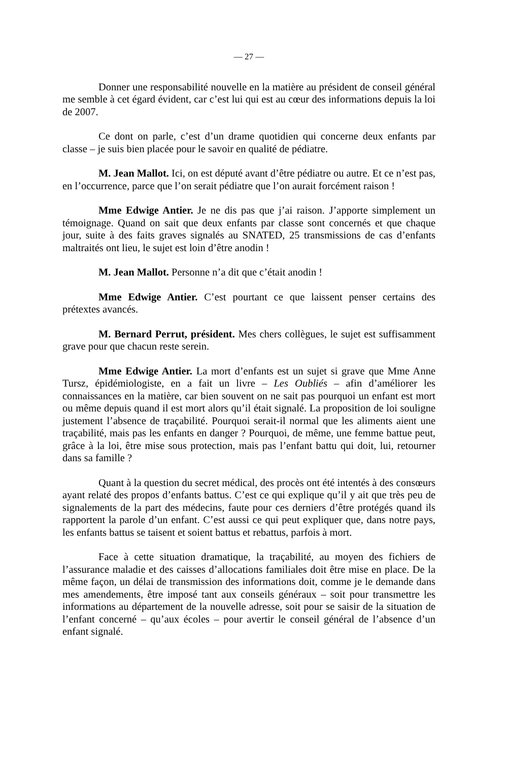— 27 —
Donner une responsabilité nouvelle en la matière au président de conseil général me semble à cet égard évident, car c’est lui qui est au cœur des informations depuis la loi de 2007.
Ce dont on parle, c’est d’un drame quotidien qui concerne deux enfants par classe – je suis bien placée pour le savoir en qualité de pédiatre.
M. Jean Mallot. Ici, on est député avant d’être pédiatre ou autre. Et ce n’est pas, en l’occurrence, parce que l’on serait pédiatre que l’on aurait forcément raison !
Mme Edwige Antier. Je ne dis pas que j’ai raison. J’apporte simplement un témoignage. Quand on sait que deux enfants par classe sont concernés et que chaque jour, suite à des faits graves signalés au SNATED, 25 transmissions de cas d’enfants maltraités ont lieu, le sujet est loin d’être anodin !
M. Jean Mallot. Personne n’a dit que c’était anodin !
Mme Edwige Antier. C’est pourtant ce que laissent penser certains des prétextes avancés.
M. Bernard Perrut, président. Mes chers collègues, le sujet est suffisamment grave pour que chacun reste serein.
Mme Edwige Antier. La mort d’enfants est un sujet si grave que Mme Anne Tursz, épidémiologiste, en a fait un livre – Les Oubliés – afin d’améliorer les connaissances en la matière, car bien souvent on ne sait pas pourquoi un enfant est mort ou même depuis quand il est mort alors qu’il était signalé. La proposition de loi souligne justement l’absence de traçabilité. Pourquoi serait-il normal que les aliments aient une traçabilité, mais pas les enfants en danger ? Pourquoi, de même, une femme battue peut, grâce à la loi, être mise sous protection, mais pas l’enfant battu qui doit, lui, retourner dans sa famille ?
Quant à la question du secret médical, des procès ont été intentés à des consœurs ayant relaté des propos d’enfants battus. C’est ce qui explique qu’il y ait que très peu de signalements de la part des médecins, faute pour ces derniers d’être protégés quand ils rapportent la parole d’un enfant. C’est aussi ce qui peut expliquer que, dans notre pays, les enfants battus se taisent et soient battus et rebattus, parfois à mort.
Face à cette situation dramatique, la traçabilité, au moyen des fichiers de l’assurance maladie et des caisses d’allocations familiales doit être mise en place. De la même façon, un délai de transmission des informations doit, comme je le demande dans mes amendements, être imposé tant aux conseils généraux – soit pour transmettre les informations au département de la nouvelle adresse, soit pour se saisir de la situation de l’enfant concerné – qu’aux écoles – pour avertir le conseil général de l’absence d’un enfant signalé.